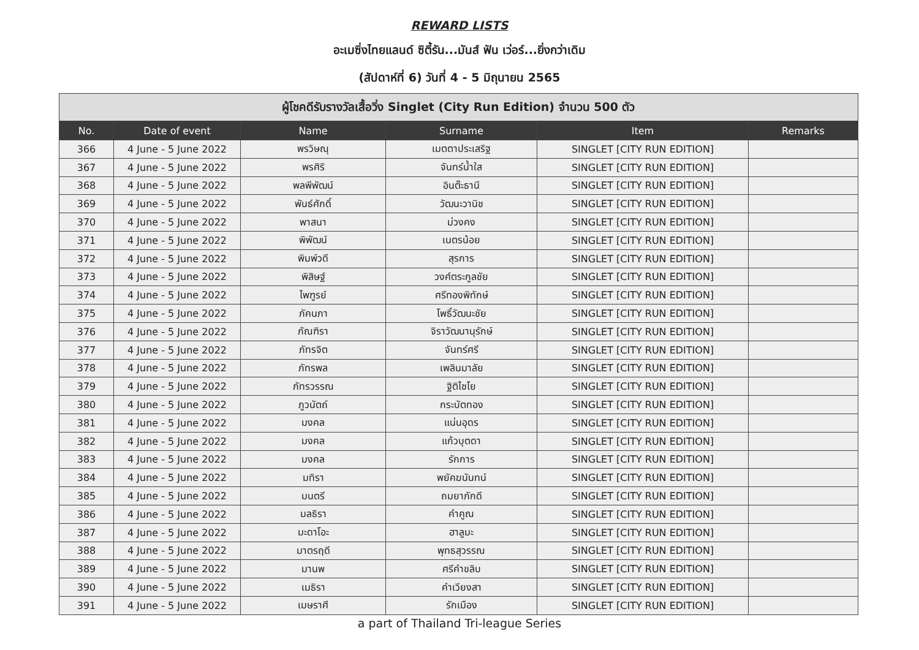REWARD LISTS
อะเมซิ่งไทยแลนด์ ซิตี้รัน...มันส์ ฟัน เว่อร์...ยิ่งกว่าเดิม
(สัปดาห์ที่ 6) วันที่ 4 - 5 มิถุนายน 2565
| ผู้โชคดีรับรางวัลเสื้อวิ่ง Singlet (City Run Edition) จำนวน 500 ตัว | | | | | |
| No. | Date of event | Name | Surname | Item | Remarks |
| 366 | 4 June - 5 June 2022 | พรวิษณุ | เมตตาประเสริฐ | SINGLET [CITY RUN EDITION] | |
| 367 | 4 June - 5 June 2022 | พรศิริ | จันทร์น้ำใส | SINGLET [CITY RUN EDITION] | |
| 368 | 4 June - 5 June 2022 | พลพีพัฒน์ | อินต๊ะธานี | SINGLET [CITY RUN EDITION] | |
| 369 | 4 June - 5 June 2022 | พันธ์ศักดิ์ | วัฒนะวานิช | SINGLET [CITY RUN EDITION] | |
| 370 | 4 June - 5 June 2022 | พาสนา | ม่วงคง | SINGLET [CITY RUN EDITION] | |
| 371 | 4 June - 5 June 2022 | พิพัฒน์ | เนตรน้อย | SINGLET [CITY RUN EDITION] | |
| 372 | 4 June - 5 June 2022 | พิมพ์วดี | สุรการ | SINGLET [CITY RUN EDITION] | |
| 373 | 4 June - 5 June 2022 | พิสิษฐ์ | วงศ์ตระกูลชัย | SINGLET [CITY RUN EDITION] | |
| 374 | 4 June - 5 June 2022 | ไพฑูรย์ | ศรีทองพิทักษ์ | SINGLET [CITY RUN EDITION] | |
| 375 | 4 June - 5 June 2022 | ภัคนภา | โพธิ์วัฒนะชัย | SINGLET [CITY RUN EDITION] | |
| 376 | 4 June - 5 June 2022 | ภัณฑิรา | จิราวัฒนานุรักษ์ | SINGLET [CITY RUN EDITION] | |
| 377 | 4 June - 5 June 2022 | ภัทรจิต | จันทร์ศรี | SINGLET [CITY RUN EDITION] | |
| 378 | 4 June - 5 June 2022 | ภัทรพล | เพลินมาลัย | SINGLET [CITY RUN EDITION] | |
| 379 | 4 June - 5 June 2022 | ภัทรวรรณ | ฐิติไชโย | SINGLET [CITY RUN EDITION] | |
| 380 | 4 June - 5 June 2022 | ภูวนัตถ์ | กระบัตทอง | SINGLET [CITY RUN EDITION] | |
| 381 | 4 June - 5 June 2022 | มงคล | แน่นอุดร | SINGLET [CITY RUN EDITION] | |
| 382 | 4 June - 5 June 2022 | มงคล | แก้วบุตดา | SINGLET [CITY RUN EDITION] | |
| 383 | 4 June - 5 June 2022 | มงคล | รักการ | SINGLET [CITY RUN EDITION] | |
| 384 | 4 June - 5 June 2022 | มทิรา | พยัคฆนันทน์ | SINGLET [CITY RUN EDITION] | |
| 385 | 4 June - 5 June 2022 | มนตรี | ถมยาภักดี | SINGLET [CITY RUN EDITION] | |
| 386 | 4 June - 5 June 2022 | มลธิรา | คำคูณ | SINGLET [CITY RUN EDITION] | |
| 387 | 4 June - 5 June 2022 | มะดาโอะ | ฮาลูมะ | SINGLET [CITY RUN EDITION] | |
| 388 | 4 June - 5 June 2022 | มาตรฤดี | พุทธสุวรรณ | SINGLET [CITY RUN EDITION] | |
| 389 | 4 June - 5 June 2022 | มานพ | ศรีคำขลิบ | SINGLET [CITY RUN EDITION] | |
| 390 | 4 June - 5 June 2022 | เมธิรา | คำเวียงสา | SINGLET [CITY RUN EDITION] | |
| 391 | 4 June - 5 June 2022 | เมษราศี | รักเมือง | SINGLET [CITY RUN EDITION] | |
a part of Thailand Tri-league Series